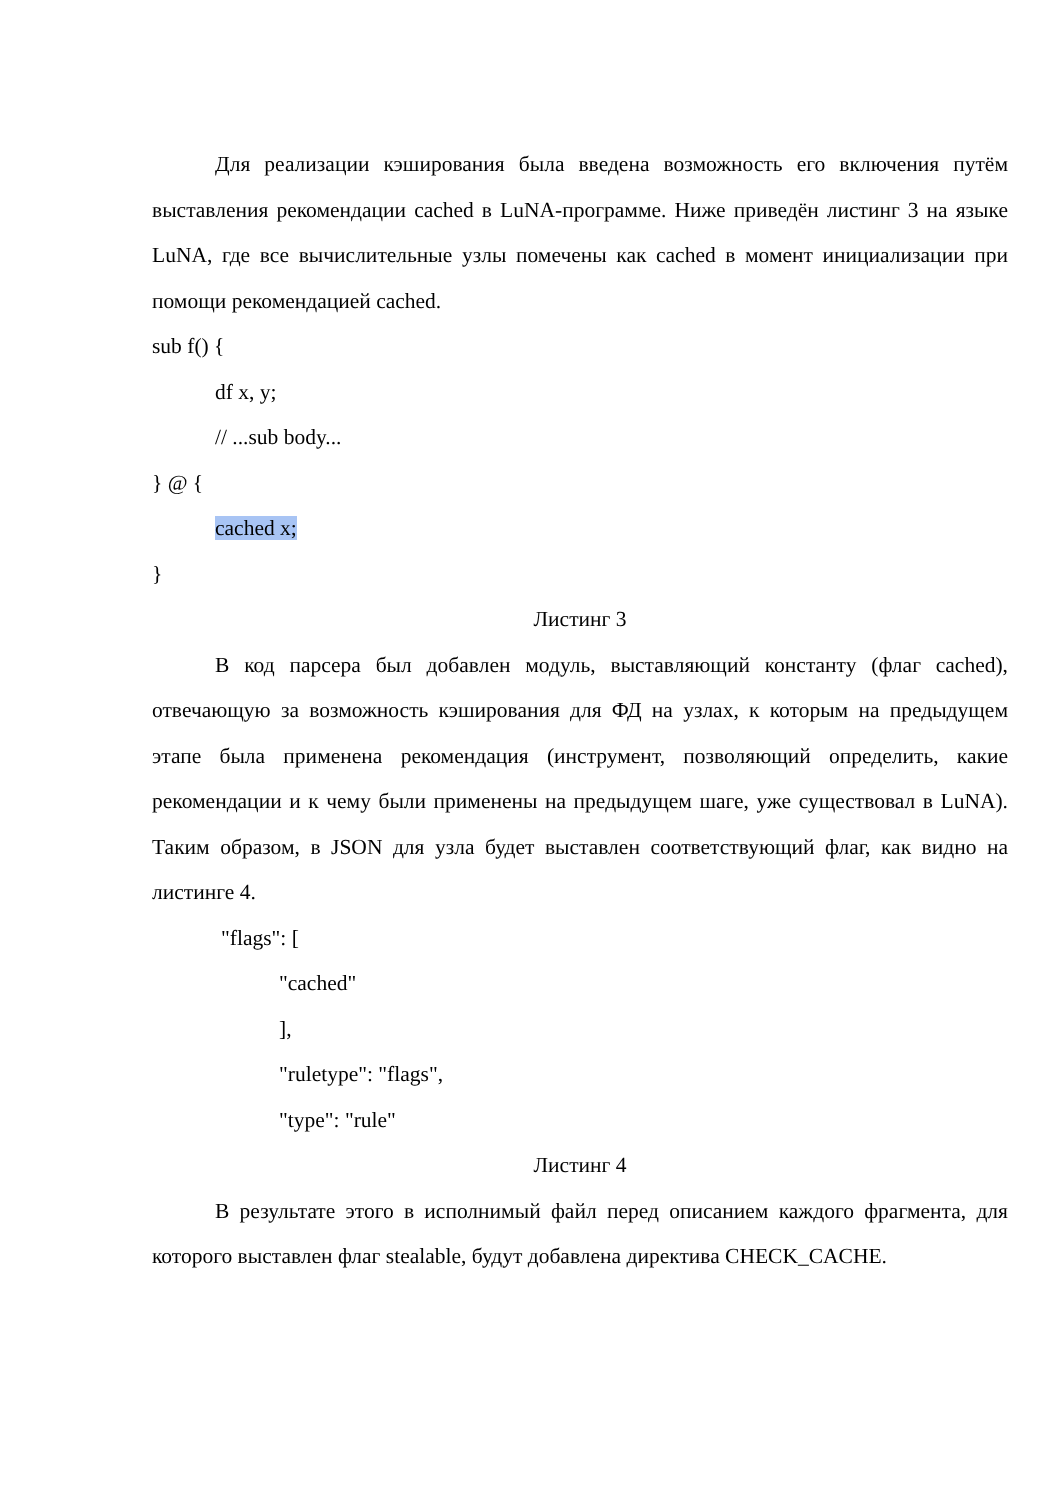Для реализации кэширования была введена возможность его включения путём выставления рекомендации cached в LuNA-программе. Ниже приведён листинг 3 на языке LuNA, где все вычислительные узлы помечены как cached в момент инициализации при помощи рекомендацией cached.
sub f() {
df x, y;
// ...sub body...
} @ {
cached x;
}
Листинг 3
В код парсера был добавлен модуль, выставляющий константу (флаг cached), отвечающую за возможность кэширования для ФД на узлах, к которым на предыдущем этапе была применена рекомендация (инструмент, позволяющий определить, какие рекомендации и к чему были применены на предыдущем шаге, уже существовал в LuNA). Таким образом, в JSON для узла будет выставлен соответствующий флаг, как видно на листинге 4.
"flags": [
"cached"
],
"ruletype": "flags",
"type": "rule"
Листинг 4
В результате этого в исполнимый файл перед описанием каждого фрагмента, для которого выставлен флаг stealable, будут добавлена директива CHECK_CACHE.